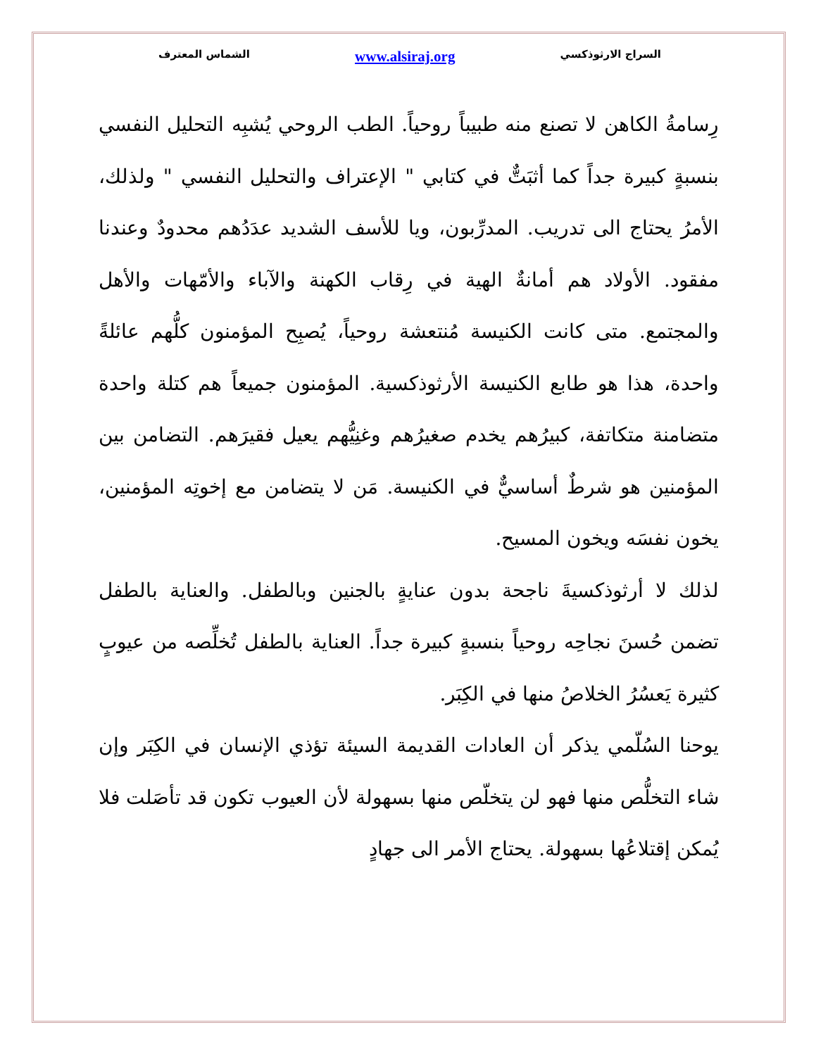السراج الارثوذكسي www.alsiraj.org الشماس المعترف
رِسامةُ الكاهن لا تصنع منه طبيباً روحياً. الطب الروحي يُشبِه التحليل النفسي بنسبةٍ كبيرة جداً كما أثبَتٌّ في كتابي " الإعتراف والتحليل النفسي " ولذلك، الأمرُ يحتاج الى تدريب. المدرِّبون، ويا للأسف الشديد عدَدُهم محدودٌ وعندنا مفقود. الأولاد هم أمانةٌ الهية في رِقاب الكهنة والآباء والأمّهات والأهل والمجتمع. متى كانت الكنيسة مُنتعشة روحياً، يُصبِح المؤمنون كلُّهم عائلةً واحدة، هذا هو طابع الكنيسة الأرثوذكسية. المؤمنون جميعاً هم كتلة واحدة متضامنة متكاتفة، كبيرُهم يخدم صغيرُهم وغنِيُّهم يعيل فقيرَهم. التضامن بين المؤمنين هو شرطٌ أساسيٌّ في الكنيسة. مَن لا يتضامن مع إخوتِه المؤمنين، يخون نفسَه ويخون المسيح.
لذلك لا أرثوذكسيةَ ناجحة بدون عنايةٍ بالجنين وبالطفل. والعناية بالطفل تضمن حُسنَ نجاحِه روحياً بنسبةٍ كبيرة جداً. العناية بالطفل تُخلِّصه من عيوبٍ كثيرة يَعسُرُ الخلاصُ منها في الكِبَر.
يوحنا السُلّمي يذكر أن العادات القديمة السيئة تؤذي الإنسان في الكِبَر وإن شاء التخلُّص منها فهو لن يتخلّص منها بسهولة لأن العيوب تكون قد تأصَلت فلا يُمكن إقتلاعُها بسهولة. يحتاج الأمر الى جهادٍ